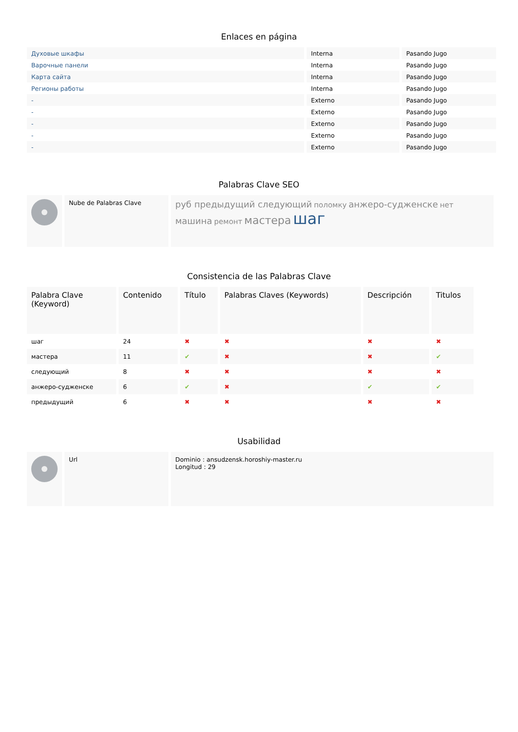Enlaces en página
| Духовые шкафы | Interna | Pasando Jugo |
| Варочные панели | Interna | Pasando Jugo |
| Карта сайта | Interna | Pasando Jugo |
| Регионы работы | Interna | Pasando Jugo |
| - | Externo | Pasando Jugo |
| - | Externo | Pasando Jugo |
| - | Externo | Pasando Jugo |
| - | Externo | Pasando Jugo |
| - | Externo | Pasando Jugo |
Palabras Clave SEO
| | Nube de Palabras Clave | руб предыдущий следующий поломку анжеро-судженске нет машина ремонт мастера шаг |
Consistencia de las Palabras Clave
| Palabra Clave (Keyword) | Contenido | Título | Palabras Claves (Keywords) | Descripción | Titulos |
| --- | --- | --- | --- | --- | --- |
| шаг | 24 | ✖ | ✖ | ✖ | ✖ |
| мастера | 11 | ✔ | ✖ | ✖ | ✔ |
| следующий | 8 | ✖ | ✖ | ✖ | ✖ |
| анжеро-судженске | 6 | ✔ | ✖ | ✔ | ✔ |
| предыдущий | 6 | ✖ | ✖ | ✖ | ✖ |
Usabilidad
| | Url | Dominio : ansudzensk.horoshiy-master.ru Longitud : 29 |